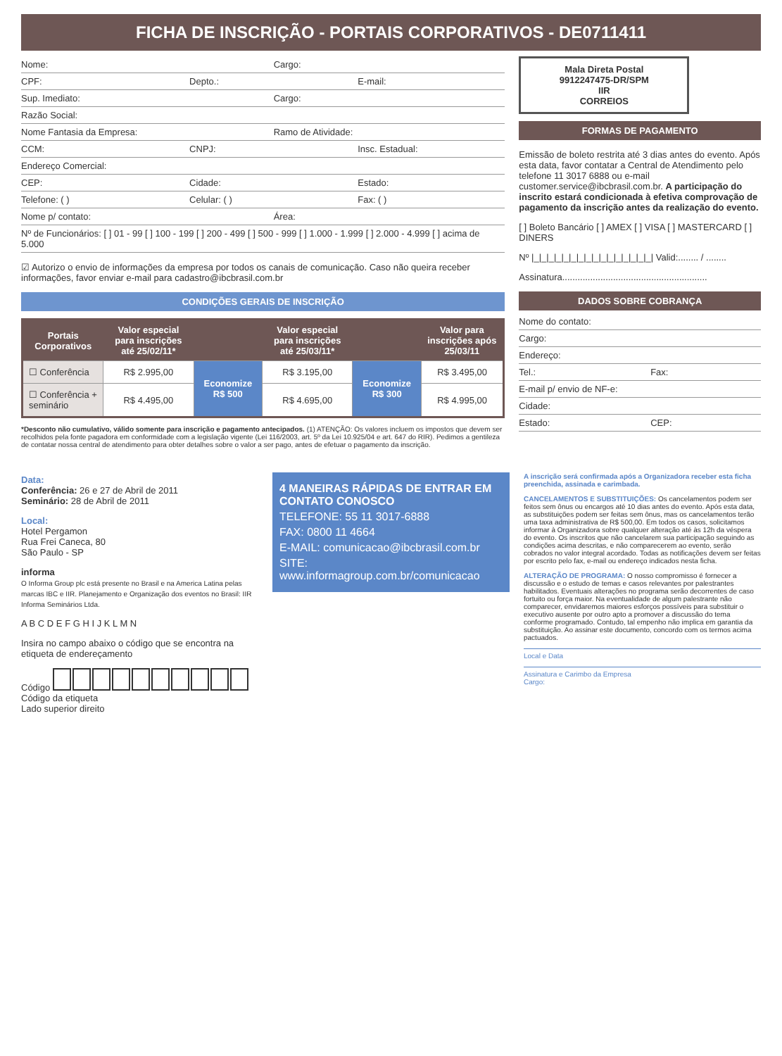FICHA DE INSCRIÇÃO - PORTAIS CORPORATIVOS - DE0711411
Nome: Cargo:
CPF: Depto.: E-mail:
Sup. Imediato: Cargo:
Razão Social:
Nome Fantasia da Empresa: Ramo de Atividade:
CCM: CNPJ: Insc. Estadual:
Endereço Comercial:
CEP: Cidade: Estado:
Telefone: ( ) Celular: ( ) Fax: ( )
Nome p/ contato: Área:
Nº de Funcionários: [ ] 01 - 99 [ ] 100 - 199 [ ] 200 - 499 [ ] 500 - 999 [ ] 1.000 - 1.999 [ ] 2.000 - 4.999 [ ] acima de 5.000
☑ Autorizo o envio de informações da empresa por todos os canais de comunicação. Caso não queira receber informações, favor enviar e-mail para cadastro@ibcbrasil.com.br
CONDIÇÕES GERAIS DE INSCRIÇÃO
| Portais Corporativos | Valor especial para inscrições até 25/02/11* | | Valor especial para inscrições até 25/03/11* | | Valor para inscrições após 25/03/11 |
| --- | --- | --- | --- | --- | --- |
| ☐ Conferência | R$ 2.995,00 | Economize R$ 500 | R$ 3.195,00 | Economize R$ 300 | R$ 3.495,00 |
| ☐ Conferência + seminário | R$ 4.495,00 | | R$ 4.695,00 | | R$ 4.995,00 |
*Desconto não cumulativo, válido somente para inscrição e pagamento antecipados. (1) ATENÇÃO: Os valores incluem os impostos que devem ser recolhidos pela fonte pagadora em conformidade com a legislação vigente (Lei 116/2003, art. 5º da Lei 10.925/04 e art. 647 do RIR). Pedimos a gentileza de contatar nossa central de atendimento para obter detalhes sobre o valor a ser pago, antes de efetuar o pagamento da inscrição.
Mala Direta Postal
9912247475-DR/SPM
IIR
CORREIOS
FORMAS DE PAGAMENTO
Emissão de boleto restrita até 3 dias antes do evento. Após esta data, favor contatar a Central de Atendimento pelo telefone 11 3017 6888 ou e-mail customer.service@ibcbrasil.com.br. A participação do inscrito estará condicionada à efetiva comprovação de pagamento da inscrição antes da realização do evento.
[ ] Boleto Bancário [ ] AMEX [ ] VISA [ ] MASTERCARD [ ] DINERS
Nº |_|_|_|_|_|_|_|_|_|_|_|_|_|_|_|_| Valid:........ / ........
Assinatura.........................................................
DADOS SOBRE COBRANÇA
Nome do contato:
Cargo:
Endereço:
Tel.: Fax:
E-mail p/ envio de NF-e:
Cidade:
Estado: CEP:
Data:
Conferência: 26 e 27 de Abril de 2011
Seminário: 28 de Abril de 2011
Local:
Hotel Pergamon
Rua Frei Caneca, 80
São Paulo - SP
informa
O Informa Group plc está presente no Brasil e na America Latina pelas marcas IBC e IIR. Planejamento e Organização dos eventos no Brasil: IIR Informa Seminários Ltda.
A B C D E F G H I J K L M N
Insira no campo abaixo o código que se encontra na etiqueta de endereçamento
Código Código da etiqueta
Lado superior direito
4 MANEIRAS RÁPIDAS DE ENTRAR EM CONTATO CONOSCO
TELEFONE: 55 11 3017-6888
FAX: 0800 11 4664
E-MAIL: comunicacao@ibcbrasil.com.br
SITE: www.informagroup.com.br/comunicacao
A inscrição será confirmada após a Organizadora receber esta ficha preenchida, assinada e carimbada.
CANCELAMENTOS E SUBSTITUIÇÕES: Os cancelamentos podem ser feitos sem ônus ou encargos até 10 dias antes do evento. Após esta data, as substituições podem ser feitas sem ônus, mas os cancelamentos terão uma taxa administrativa de R$ 500,00. Em todos os casos, solicitamos informar à Organizadora sobre qualquer alteração até às 12h da véspera do evento. Os inscritos que não cancelarem sua participação seguindo as condições acima descritas, e não comparecerem ao evento, serão cobrados no valor integral acordado. Todas as notificações devem ser feitas por escrito pelo fax, e-mail ou endereço indicados nesta ficha.
ALTERAÇÃO DE PROGRAMA: O nosso compromisso é fornecer a discussão e o estudo de temas e casos relevantes por palestrantes habilitados. Eventuais alterações no programa serão decorrentes de caso fortuito ou força maior. Na eventualidade de algum palestrante não comparecer, envidaremos maiores esforços possíveis para substituir o executivo ausente por outro apto a promover a discussão do tema conforme programado. Contudo, tal empenho não implica em garantia da substituição. Ao assinar este documento, concordo com os termos acima pactuados.
Local e Data
Assinatura e Carimbo da Empresa
Cargo: